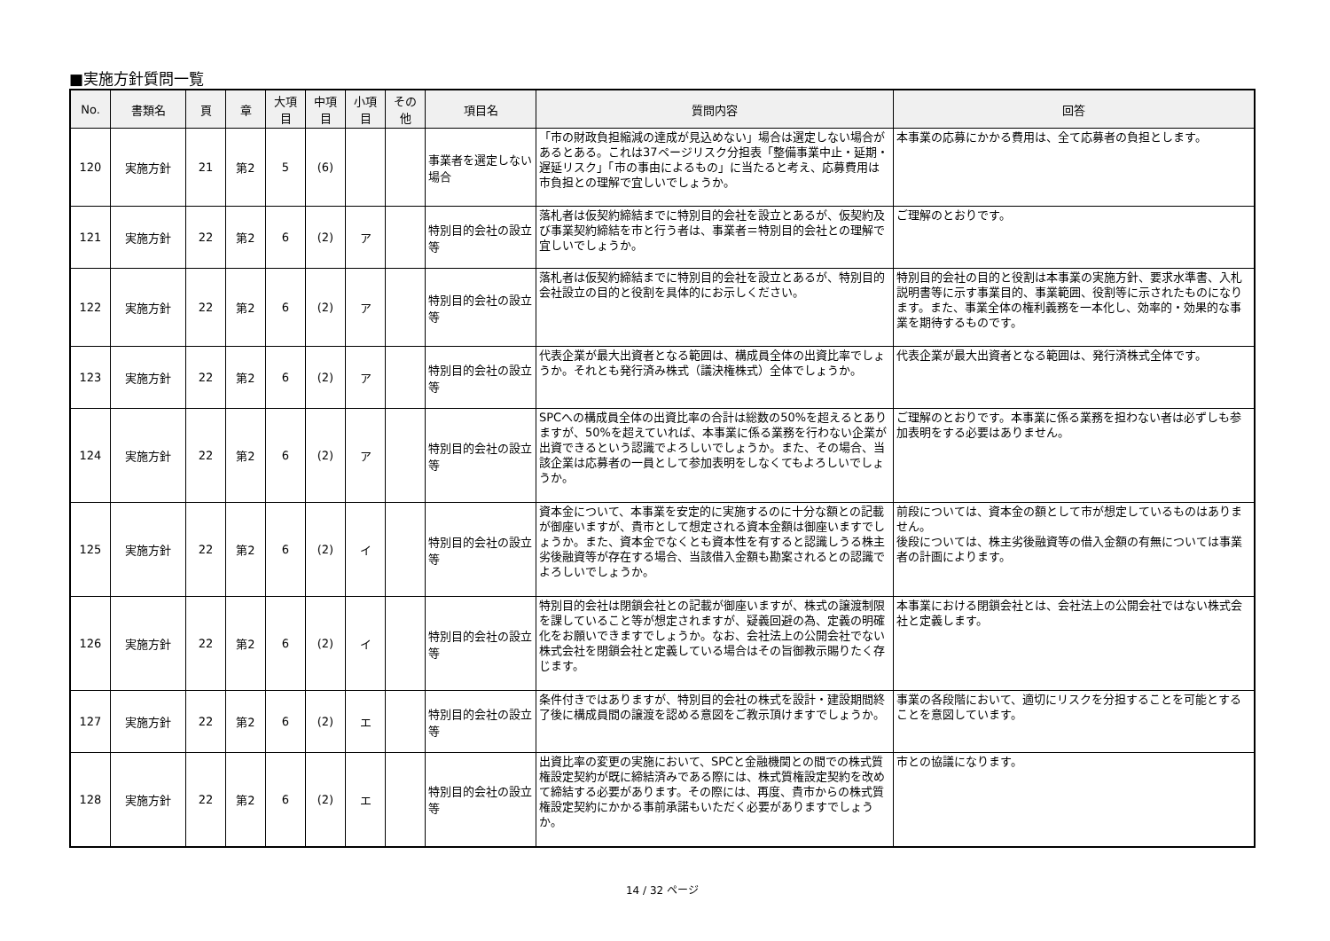■実施方針質問一覧
| No. | 書類名 | 頁 | 章 | 大項目 | 中項目 | 小項目 | その他 | 項目名 | 質問内容 | 回答 |
| --- | --- | --- | --- | --- | --- | --- | --- | --- | --- | --- |
| 120 | 実施方針 | 21 | 第2 | 5 | (6) | | | 事業者を選定しない場合 | 「市の財政負担縮減の達成が見込めない」場合は選定しない場合があるとある。これは37ページリスク分担表「整備事業中止・延期・遅延リスク」「市の事由によるもの」に当たると考え、応募費用は市負担との理解で宜しいでしょうか。 | 本事業の応募にかかる費用は、全て応募者の負担とします。 |
| 121 | 実施方針 | 22 | 第2 | 6 | (2) | ア | | 特別目的会社の設立等 | 落札者は仮契約締結までに特別目的会社を設立とあるが、仮契約及び事業契約締結を市と行う者は、事業者＝特別目的会社との理解で宜しいでしょうか。 | ご理解のとおりです。 |
| 122 | 実施方針 | 22 | 第2 | 6 | (2) | ア | | 特別目的会社の設立等 | 落札者は仮契約締結までに特別目的会社を設立とあるが、特別目的会社設立の目的と役割を具体的にお示しください。 | 特別目的会社の目的と役割は本事業の実施方針、要求水準書、入札説明書等に示す事業目的、事業範囲、役割等に示されたものになります。また、事業全体の権利義務を一本化し、効率的・効果的な事業を期待するものです。 |
| 123 | 実施方針 | 22 | 第2 | 6 | (2) | ア | | 特別目的会社の設立等 | 代表企業が最大出資者となる範囲は、構成員全体の出資比率でしょうか。それとも発行済み株式（議決権株式）全体でしょうか。 | 代表企業が最大出資者となる範囲は、発行済株式全体です。 |
| 124 | 実施方針 | 22 | 第2 | 6 | (2) | ア | | 特別目的会社の設立等 | SPCへの構成員全体の出資比率の合計は総数の50%を超えるとありますが、50%を超えていれば、本事業に係る業務を行わない企業が出資できるという認識でよろしいでしょうか。また、その場合、当該企業は応募者の一員として参加表明をしなくてもよろしいでしょうか。 | ご理解のとおりです。本事業に係る業務を担わない者は必ずしも参加表明をする必要はありません。 |
| 125 | 実施方針 | 22 | 第2 | 6 | (2) | イ | | 特別目的会社の設立等 | 資本金について、本事業を安定的に実施するのに十分な額との記載が御座いますが、貴市として想定される資本金額は御座いますでしょうか。また、資本金でなくとも資本性を有すると認識しうる株主劣後融資等が存在する場合、当該借入金額も勘案されるとの認識でよろしいでしょうか。 | 前段については、資本金の額として市が想定しているものはありません。 後段については、株主劣後融資等の借入金額の有無については事業者の計画によります。 |
| 126 | 実施方針 | 22 | 第2 | 6 | (2) | イ | | 特別目的会社の設立等 | 特別目的会社は閉鎖会社との記載が御座いますが、株式の譲渡制限を課していること等が想定されますが、疑義回避の為、定義の明確化をお願いできますでしょうか。なお、会社法上の公開会社でない株式会社を閉鎖会社と定義している場合はその旨御教示賜りたく存じます。 | 本事業における閉鎖会社とは、会社法上の公開会社ではない株式会社と定義します。 |
| 127 | 実施方針 | 22 | 第2 | 6 | (2) | エ | | 特別目的会社の設立等 | 条件付きではありますが、特別目的会社の株式を設計・建設期間終了後に構成員間の譲渡を認める意図をご教示頂けますでしょうか。 | 事業の各段階において、適切にリスクを分担することを可能とすることを意図しています。 |
| 128 | 実施方針 | 22 | 第2 | 6 | (2) | エ | | 特別目的会社の設立等 | 出資比率の変更の実施において、SPCと金融機関との間での株式質権設定契約が既に締結済みである際には、株式質権設定契約を改めて締結する必要があります。その際には、再度、貴市からの株式質権設定契約にかかる事前承諾もいただく必要がありますでしょうか。 | 市との協議になります。 |
14 / 32 ページ